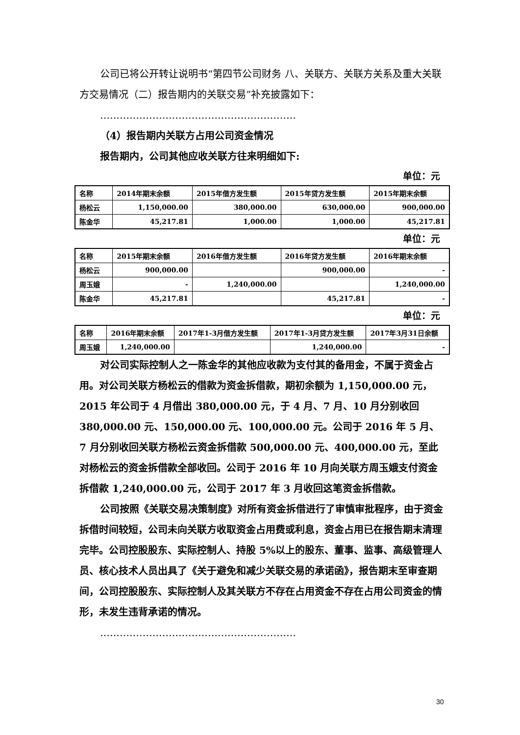公司已将公开转让说明书“第四节公司财务 八、关联方、关联方关系及重大关联方交易情况（二）报告期内的关联交易”补充披露如下：
……………………………………………………
（4）报告期内关联方占用公司资金情况
报告期内，公司其他应收关联方往来明细如下:
单位：元
| 名称 | 2014年期末余额 | 2015年借方发生额 | 2015年贷方发生额 | 2015年期末余额 |
| --- | --- | --- | --- | --- |
| 杨松云 | 1,150,000.00 | 380,000.00 | 630,000.00 | 900,000.00 |
| 陈金华 | 45,217.81 | 1,000.00 | 1,000.00 | 45,217.81 |
单位：元
| 名称 | 2015年期末余额 | 2016年借方发生额 | 2016年贷方发生额 | 2016年期末余额 |
| --- | --- | --- | --- | --- |
| 杨松云 | 900,000.00 | | 900,000.00 | - |
| 周玉娥 | - | 1,240,000.00 | | 1,240,000.00 |
| 陈金华 | 45,217.81 | | 45,217.81 | - |
单位：元
| 名称 | 2016年期末余额 | 2017年1-3月借方发生额 | 2017年1-3月贷方发生额 | 2017年3月31日余额 |
| --- | --- | --- | --- | --- |
| 周玉娥 | 1,240,000.00 | | 1,240,000.00 | - |
对公司实际控制人之一陈金华的其他应收款为支付其的备用金，不属于资金占用。对公司关联方杨松云的借款为资金拆借款，期初余额为 1,150,000.00 元，2015 年公司于 4 月借出 380,000.00 元，于 4 月、7 月、10 月分别收回 380,000.00 元、150,000.00 元、100,000.00 元。公司于 2016 年 5 月、7 月分别收回关联方杨松云资金拆借款 500,000.00 元、400,000.00 元，至此对杨松云的资金拆借款全部收回。公司于 2016 年 10 月向关联方周玉娥支付资金拆借款 1,240,000.00 元，公司于 2017 年 3 月收回这笔资金拆借款。
公司按照《关联交易决策制度》对所有资金拆借进行了审慎审批程序，由于资金拆借时间较短，公司未向关联方收取资金占用费或利息，资金占用已在报告期末清理完毕。公司控股股东、实际控制人、持股 5%以上的股东、董事、监事、高级管理人员、核心技术人员出具了《关于避免和减少关联交易的承诺函》，报告期末至审查期间，公司控股股东、实际控制人及其关联方不存在占用资金不存在占用公司资金的情形，未发生违背承诺的情况。
……………………………………………………
30